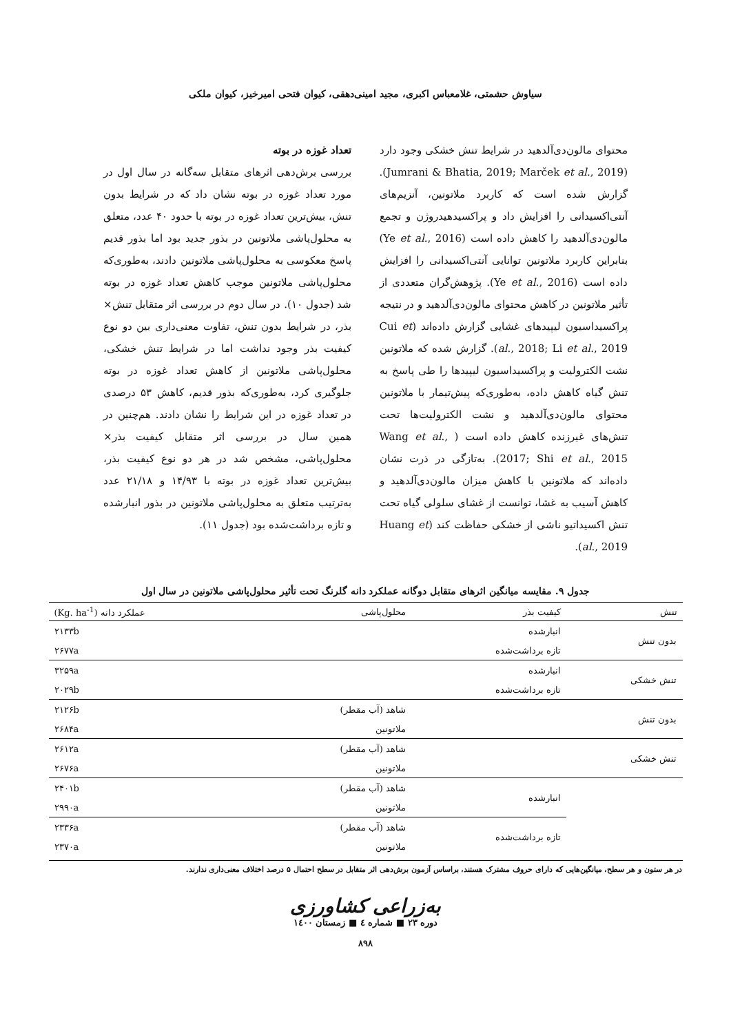سیاوش حشمتی، غلامعباس اکبری، مجید امینی‌دهقی، کیوان فتحی امیرخیز، کیوان ملکی
محتوای مالون‌دی‌آلدهید در شرایط تنش خشکی وجود دارد (Jumrani & Bhatia, 2019; Marček et al., 2019). گزارش شده است که کاربرد ملاتونین، آنزیم‌های آنتی‌اکسیدانی را افزایش داد و پراکسیدهیدروژن و تجمع مالون‌دی‌آلدهید را کاهش داده است (Ye et al., 2016) بنابراین کاربرد ملاتونین توانایی آنتی‌اکسیدانی را افزایش داده است (Ye et al., 2016). پژوهش‌گران متعددی از تأثیر ملاتونین در کاهش محتوای مالون‌دی‌آلدهید و در نتیجه پراکسیداسیون لیپیدهای غشایی گزارش داده‌اند (Cui et al., 2018; Li et al., 2019). گزارش شده که ملاتونین نشت الکترولیت و پراکسیداسیون لیپیدها را طی پاسخ به تنش گیاه کاهش داده، به‌طوری‌که پیش‌تیمار با ملاتونین محتوای مالون‌دی‌آلدهید و نشت الکترولیت‌ها تحت تنش‌های غیرزنده کاهش داده است ( Wang et al., 2017; Shi et al., 2015). به‌تازگی در ذرت نشان داده‌اند که ملاتونین با کاهش میزان مالون‌دی‌آلدهید و کاهش آسیب به غشا، توانست از غشای سلولی گیاه تحت تنش اکسیداتیو ناشی از خشکی حفاظت کند (Huang et al., 2019).
تعداد غوزه در بوته
بررسی برش‌دهی اثرهای متقابل سه‌گانه در سال اول در مورد تعداد غوزه در بوته نشان داد که در شرایط بدون تنش، بیش‌ترین تعداد غوزه در بوته با حدود ۴۰ عدد، متعلق به محلول‌پاشی ملاتونین در بذور جدید بود اما بذور قدیم پاسخ معکوسی به محلول‌پاشی ملاتونین دادند، به‌طوری‌که محلول‌پاشی ملاتونین موجب کاهش تعداد غوزه در بوته شد (جدول ۱۰). در سال دوم در بررسی اثر متقابل تنش× بذر، در شرایط بدون تنش، تفاوت معنی‌داری بین دو نوع کیفیت بذر وجود نداشت اما در شرایط تنش خشکی، محلول‌پاشی ملاتونین از کاهش تعداد غوزه در بوته جلوگیری کرد، به‌طوری‌که بذور قدیم، کاهش ۵۳ درصدی در تعداد غوزه در این شرایط را نشان دادند. هم‌چنین در همین سال در بررسی اثر متقابل کیفیت بذر× محلول‌پاشی، مشخص شد در هر دو نوع کیفیت بذر، بیش‌ترین تعداد غوزه در بوته با ۱۴/۹۳ و ۲۱/۱۸ عدد به‌ترتیب متعلق به محلول‌پاشی ملاتونین در بذور انبارشده و تازه برداشت‌شده بود (جدول ۱۱).
جدول ۹. مقایسه میانگین اثرهای متقابل دوگانه عملکرد دانه گلرنگ تحت تأثیر محلول‌پاشی ملاتونین در سال اول
| تنش | کیفیت بذر | محلول‌پاشی | عملکرد دانه (Kg. ha<sup>-1</sup>) |
| --- | --- | --- | --- |
| بدون تنش | انبارشده | | ۲۱۳۳b |
| | تازه برداشت‌شده | | ۲۶۷۷a |
| تنش خشکی | انبارشده | | ۳۲۵۹a |
| | تازه برداشت‌شده | | ۲۰۲۹b |
| بدون تنش | | شاهد (آب مقطر) | ۲۱۲۶b |
| | | ملاتونین | ۲۶۸۴a |
| تنش خشکی | | شاهد (آب مقطر) | ۲۶۱۲a |
| | | ملاتونین | ۲۶۷۶a |
| | انبارشده | شاهد (آب مقطر) | ۲۴۰۱b |
| | | ملاتونین | ۲۹۹۰a |
| | تازه برداشت‌شده | شاهد (آب مقطر) | ۲۳۳۶a |
| | | ملاتونین | ۲۳۷۰a |
در هر ستون و هر سطح، میانگین‌هایی که دارای حروف مشترک هستند، براساس آزمون برش‌دهی اثر متقابل در سطح احتمال ۵ درصد اختلاف معنی‌داری ندارند.
به‌زراعی کشاورزی
دوره ۲۳ ■ شماره ٤ ■ زمستان ۱٤۰۰
۸۹۸